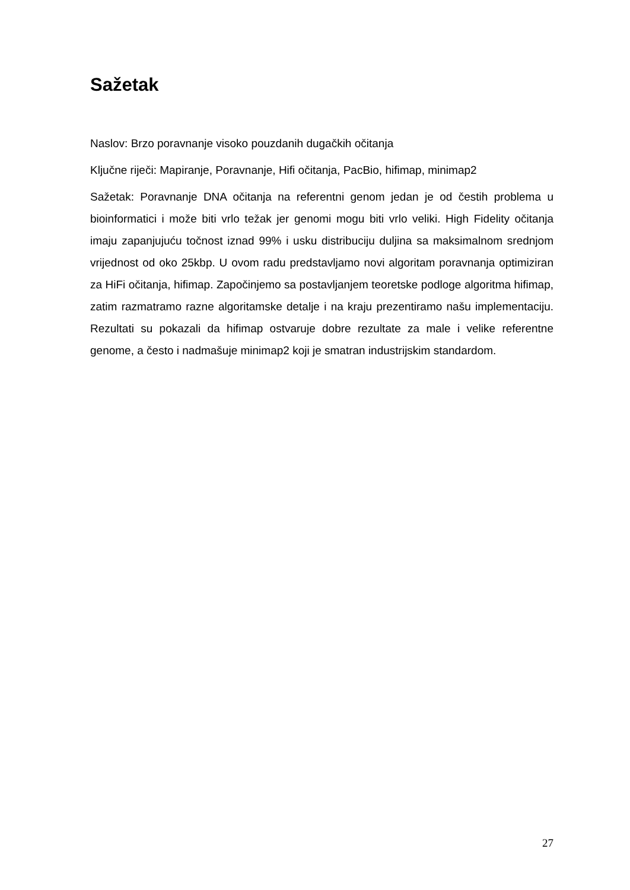Sažetak
Naslov: Brzo poravnanje visoko pouzdanih dugačkih očitanja
Ključne riječi: Mapiranje, Poravnanje, Hifi očitanja, PacBio, hifimap, minimap2
Sažetak: Poravnanje DNA očitanja na referentni genom jedan je od čestih problema u bioinformatici i može biti vrlo težak jer genomi mogu biti vrlo veliki. High Fidelity očitanja imaju zapanjujuću točnost iznad 99% i usku distribuciju duljina sa maksimalnom srednjom vrijednost od oko 25kbp. U ovom radu predstavljamo novi algoritam poravnanja optimiziran za HiFi očitanja, hifimap. Započinjemo sa postavljanjem teoretske podloge algoritma hifimap, zatim razmatramo razne algoritamske detalje i na kraju prezentiramo našu implementaciju. Rezultati su pokazali da hifimap ostvaruje dobre rezultate za male i velike referentne genome, a često i nadmašuje minimap2 koji je smatran industrijskim standardom.
27